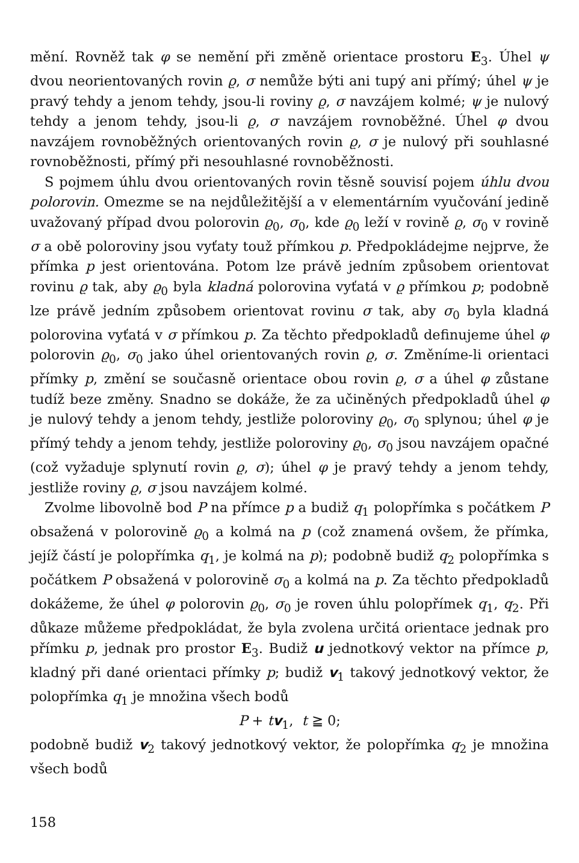mění. Rovněž tak φ se nemění při změně orientace prostoru E<sub>3</sub>. Úhel ψ dvou neorientovaných rovin ϱ, σ nemůže býti ani tupý ani přímý; úhel ψ je pravý tehdy a jenom tehdy, jsou-li roviny ϱ, σ navzájem kolmé; ψ je nulový tehdy a jenom tehdy, jsou-li ϱ, σ navzájem rovnoběžné. Úhel φ dvou navzájem rovnoběžných orientovaných rovin ϱ, σ je nulový při souhlasné rovnoběžnosti, přímý při nesouhlasné rovnoběžnosti.
S pojmem úhlu dvou orientovaných rovin těsně souvisí pojem úhlu dvou polorovin. Omezme se na nejdůležitější a v elementárním vyučování jedině uvažovaný případ dvou polorovin ϱ<sub>0</sub>, σ<sub>0</sub>, kde ϱ<sub>0</sub> leží v rovině ϱ, σ<sub>0</sub> v rovině σ a obě poloroviny jsou vyťaty touž přímkou p. Předpokládejme nejprve, že přímka p jest orientována. Potom lze právě jedním způsobem orientovat rovinu ϱ tak, aby ϱ<sub>0</sub> byla kladná polorovina vyťatá v ϱ přímkou p; podobně lze právě jedním způsobem orientovat rovinu σ tak, aby σ<sub>0</sub> byla kladná polorovina vyťatá v σ přímkou p. Za těchto předpokladů definujeme úhel φ polorovin ϱ<sub>0</sub>, σ<sub>0</sub> jako úhel orientovaných rovin ϱ, σ. Změníme-li orientaci přímky p, změní se současně orientace obou rovin ϱ, σ a úhel φ zůstane tudíž beze změny. Snadno se dokáže, že za učiněných předpokladů úhel φ je nulový tehdy a jenom tehdy, jestliže poloroviny ϱ<sub>0</sub>, σ<sub>0</sub> splynou; úhel φ je přímý tehdy a jenom tehdy, jestliže poloroviny ϱ<sub>0</sub>, σ<sub>0</sub> jsou navzájem opačné (což vyžaduje splynutí rovin ϱ, σ); úhel φ je pravý tehdy a jenom tehdy, jestliže roviny ϱ, σ jsou navzájem kolmé.
Zvolme libovolně bod P na přímce p a budiž q<sub>1</sub> polopřímka s počátkem P obsažená v polorovině ϱ<sub>0</sub> a kolmá na p (což znamená ovšem, že přímka, jejíž částí je polopřímka q<sub>1</sub>, je kolmá na p); podobně budiž q<sub>2</sub> polopřímka s počátkem P obsažená v polorovině σ<sub>0</sub> a kolmá na p. Za těchto předpokladů dokážeme, že úhel φ polorovin ϱ<sub>0</sub>, σ<sub>0</sub> je roven úhlu polopřímek q<sub>1</sub>, q<sub>2</sub>. Při důkaze můžeme předpokládat, že byla zvolena určitá orientace jednak pro přímku p, jednak pro prostor E<sub>3</sub>. Budiž u jednotkový vektor na přímce p, kladný při dané orientaci přímky p; budiž v<sub>1</sub> takový jednotkový vektor, že polopřímka q<sub>1</sub> je množina všech bodů
P + tv<sub>1</sub>, t ≧ 0;
podobně budiž v<sub>2</sub> takový jednotkový vektor, že polopřímka q<sub>2</sub> je množina všech bodů
158